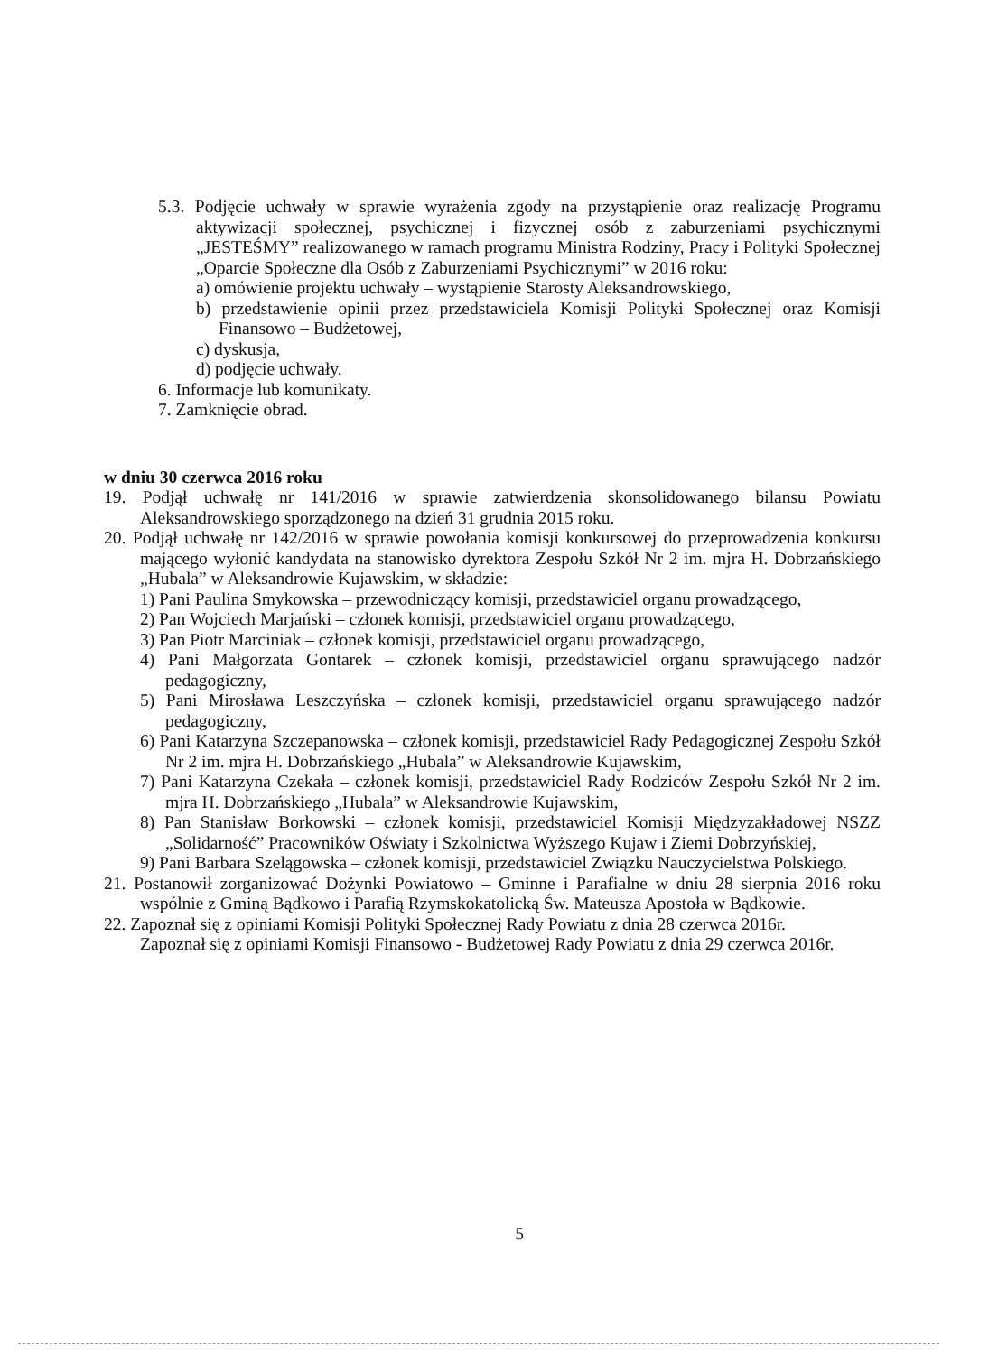5.3. Podjęcie uchwały w sprawie wyrażenia zgody na przystąpienie oraz realizację Programu aktywizacji społecznej, psychicznej i fizycznej osób z zaburzeniami psychicznymi „JESTEŚMY” realizowanego w ramach programu Ministra Rodziny, Pracy i Polityki Społecznej „Oparcie Społeczne dla Osób z Zaburzeniami Psychicznymi” w 2016 roku:
a) omówienie projektu uchwały – wystąpienie Starosty Aleksandrowskiego,
b) przedstawienie opinii przez przedstawiciela Komisji Polityki Społecznej oraz Komisji Finansowo – Budżetowej,
c) dyskusja,
d) podjęcie uchwały.
6. Informacje lub komunikaty.
7. Zamknięcie obrad.
w dniu 30 czerwca 2016 roku
19. Podjął uchwałę nr 141/2016 w sprawie zatwierdzenia skonsolidowanego bilansu Powiatu Aleksandrowskiego sporządzonego na dzień 31 grudnia 2015 roku.
20. Podjął uchwałę nr 142/2016 w sprawie powołania komisji konkursowej do przeprowadzenia konkursu mającego wyłonić kandydata na stanowisko dyrektora Zespołu Szkół Nr 2 im. mjra H. Dobrzańskiego „Hubala” w Aleksandrowie Kujawskim, w składzie:
1) Pani Paulina Smykowska – przewodniczący komisji, przedstawiciel organu prowadzącego,
2) Pan Wojciech Marjański – członek komisji, przedstawiciel organu prowadzącego,
3) Pan Piotr Marciniak – członek komisji, przedstawiciel organu prowadzącego,
4) Pani Małgorzata Gontarek – członek komisji, przedstawiciel organu sprawującego nadzór pedagogiczny,
5) Pani Mirosława Leszczyńska – członek komisji, przedstawiciel organu sprawującego nadzór pedagogiczny,
6) Pani Katarzyna Szczepanowska – członek komisji, przedstawiciel Rady Pedagogicznej Zespołu Szkół Nr 2 im. mjra H. Dobrzańskiego „Hubala” w Aleksandrowie Kujawskim,
7) Pani Katarzyna Czekała – członek komisji, przedstawiciel Rady Rodziców Zespołu Szkół Nr 2 im. mjra H. Dobrzańskiego „Hubala” w Aleksandrowie Kujawskim,
8) Pan Stanisław Borkowski – członek komisji, przedstawiciel Komisji Międzyzakładowej NSZZ „Solidarność” Pracowników Oświaty i Szkolnictwa Wyższego Kujaw i Ziemi Dobrzyńskiej,
9) Pani Barbara Szelągowska – członek komisji, przedstawiciel Związku Nauczycielstwa Polskiego.
21. Postanowił zorganizować Dożynki Powiatowo – Gminne i Parafialne w dniu 28 sierpnia 2016 roku wspólnie z Gminą Bądkowo i Parafią Rzymskokatolicką Św. Mateusza Apostoła w Bądkowie.
22. Zapoznał się z opiniami Komisji Polityki Społecznej Rady Powiatu z dnia 28 czerwca 2016r.
Zapoznał się z opiniami Komisji Finansowo - Budżetowej Rady Powiatu z dnia 29 czerwca 2016r.
5